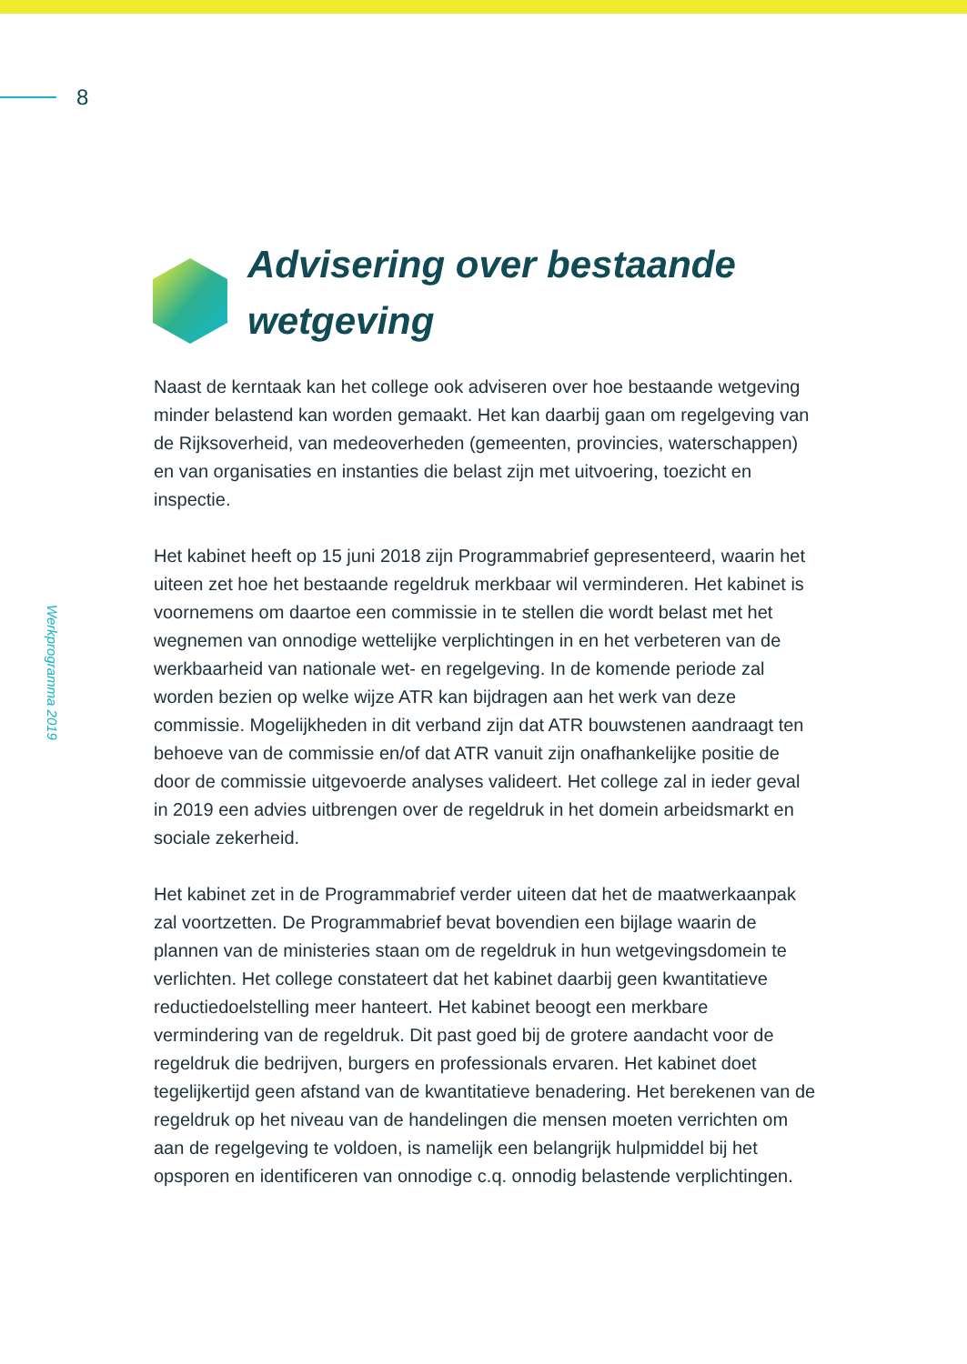8
Werkprogramma 2019
Advisering over bestaande
wetgeving
Naast de kerntaak kan het college ook adviseren over hoe bestaande wetgeving minder belastend kan worden gemaakt. Het kan daarbij gaan om regelgeving van de Rijksoverheid, van medeoverheden (gemeenten, provincies, waterschappen) en van organisaties en instanties die belast zijn met uitvoering, toezicht en inspectie.
Het kabinet heeft op 15 juni 2018 zijn Programmabrief gepresenteerd, waarin het uiteen zet hoe het bestaande regeldruk merkbaar wil verminderen. Het kabinet is voornemens om daartoe een commissie in te stellen die wordt belast met het wegnemen van onnodige wettelijke verplichtingen in en het verbeteren van de werkbaarheid van nationale wet- en regelgeving. In de komende periode zal worden bezien op welke wijze ATR kan bijdragen aan het werk van deze commissie. Mogelijkheden in dit verband zijn dat ATR bouwstenen aandraagt ten behoeve van de commissie en/of dat ATR vanuit zijn onafhankelijke positie de door de commissie uitgevoerde analyses valideert. Het college zal in ieder geval in 2019 een advies uitbrengen over de regeldruk in het domein arbeidsmarkt en sociale zekerheid.
Het kabinet zet in de Programmabrief verder uiteen dat het de maatwerkaanpak zal voortzetten. De Programmabrief bevat bovendien een bijlage waarin de plannen van de ministeries staan om de regeldruk in hun wetgevingsdomein te verlichten. Het college constateert dat het kabinet daarbij geen kwantitatieve reductiedoelstelling meer hanteert. Het kabinet beoogt een merkbare vermindering van de regeldruk. Dit past goed bij de grotere aandacht voor de regeldruk die bedrijven, burgers en professionals ervaren. Het kabinet doet tegelijkertijd geen afstand van de kwantitatieve benadering. Het berekenen van de regeldruk op het niveau van de handelingen die mensen moeten verrichten om aan de regelgeving te voldoen, is namelijk een belangrijk hulpmiddel bij het opsporen en identificeren van onnodige c.q. onnodig belastende verplichtingen.